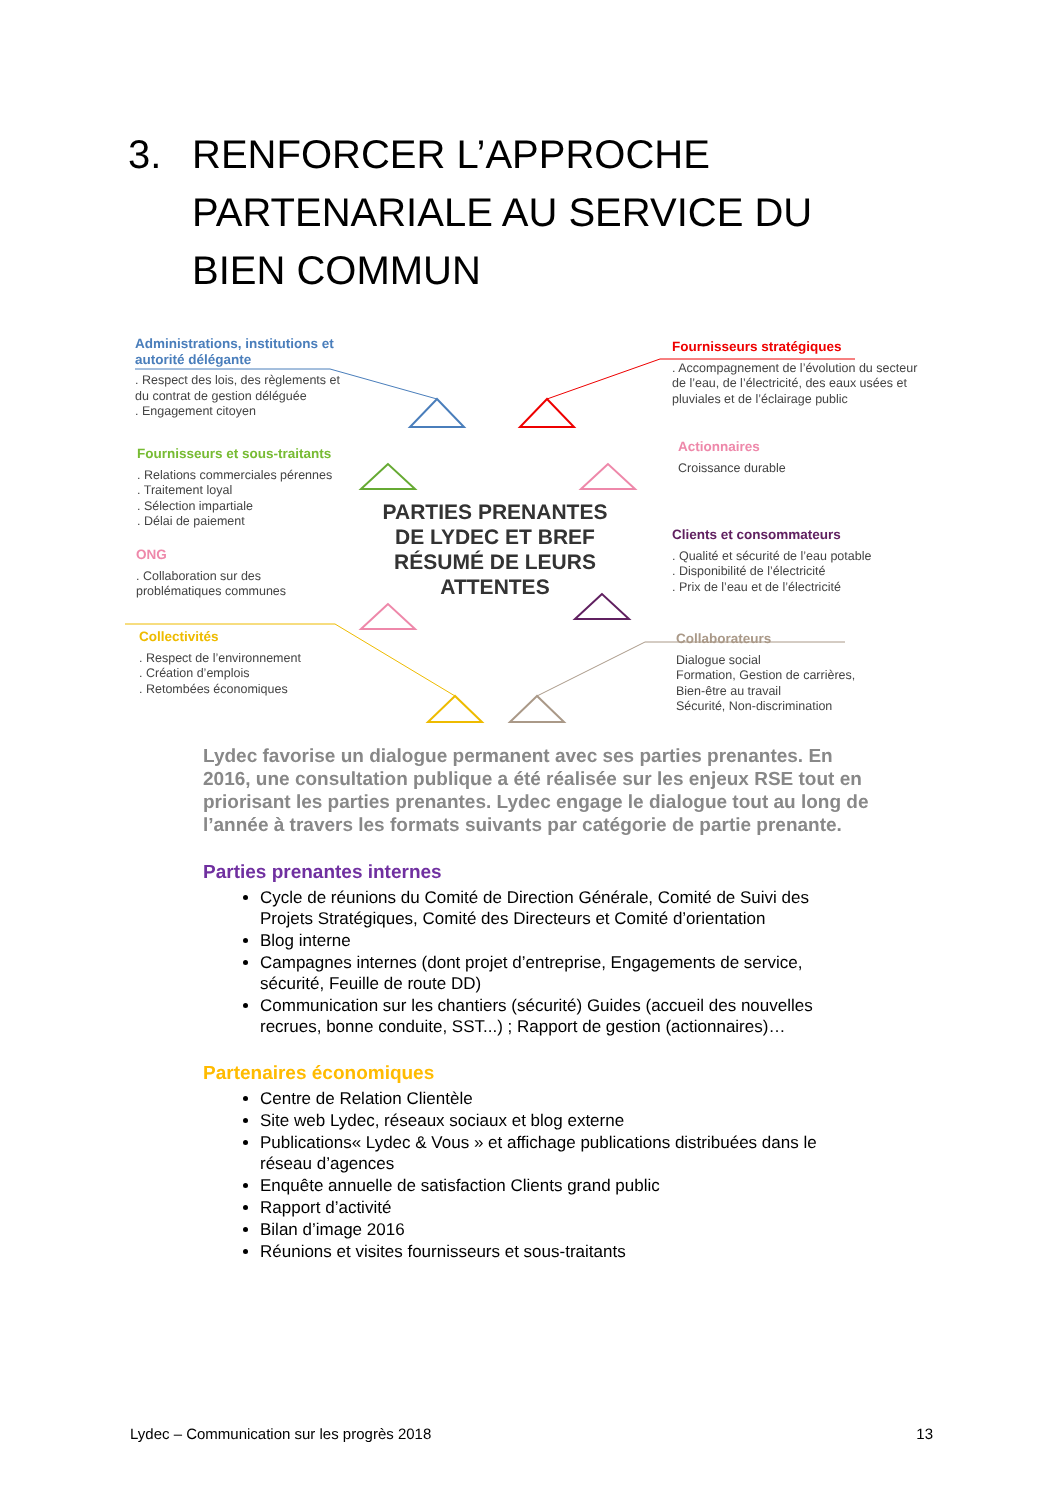3. RENFORCER L’APPROCHE
PARTENARIALE AU SERVICE DU
BIEN COMMUN
Administrations, institutions et autorité délégante. Respect des lois, des règlements et du contrat de gestion déléguée
. Engagement citoyen
Fournisseurs stratégiques. Accompagnement de l’évolution du secteur de l’eau, de l’électricité, des eaux usées et pluviales et de l’éclairage public
Fournisseurs et sous-traitants. Relations commerciales pérennes
. Traitement loyal
. Sélection impartiale
. Délai de paiement
Actionnaires
Croissance durable
ONG. Collaboration sur des problématiques communes
Clients et consommateurs. Qualité et sécurité de l’eau potable
. Disponibilité de l’électricité
. Prix de l’eau et de l’électricité
Collectivités. Respect de l’environnement
. Création d’emplois
. Retombées économiques
Collaborateurs
Dialogue social
Formation, Gestion de carrières,
Bien-être au travail
Sécurité, Non-discrimination
PARTIES PRENANTES DE LYDEC ET BREF RÉSUMÉ DE LEURS ATTENTES
Lydec favorise un dialogue permanent avec ses parties prenantes. En 2016, une consultation publique a été réalisée sur les enjeux RSE tout en priorisant les parties prenantes. Lydec engage le dialogue tout au long de l’année à travers les formats suivants par catégorie de partie prenante.
Parties prenantes internes
Cycle de réunions du Comité de Direction Générale, Comité de Suivi des Projets Stratégiques, Comité des Directeurs et Comité d’orientation
Blog interne
Campagnes internes (dont projet d’entreprise, Engagements de service, sécurité, Feuille de route DD)
Communication sur les chantiers (sécurité) Guides (accueil des nouvelles recrues, bonne conduite, SST...) ; Rapport de gestion (actionnaires)…
Partenaires économiques
Centre de Relation Clientèle
Site web Lydec, réseaux sociaux et blog externe
Publications« Lydec & Vous » et affichage publications distribuées dans le réseau d’agences
Enquête annuelle de satisfaction Clients grand public
Rapport d’activité
Bilan d’image 2016
Réunions et visites fournisseurs et sous-traitants
Lydec – Communication sur les progrès 2018 13